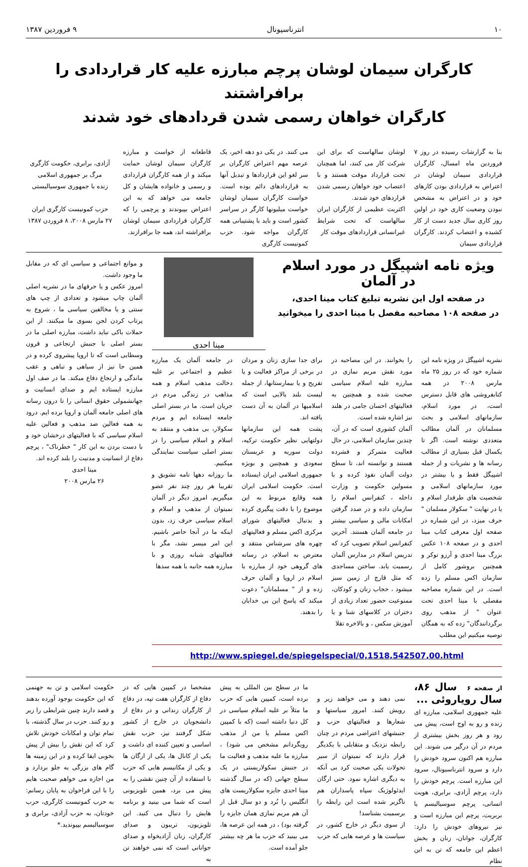۱۰ انترناسیونال ۹ فروردین ۱۳۸۷
کارگران سیمان لوشان پرچم مبارزه علیه کار قراردادی را برافراشتند
کارگران خواهان رسمی شدن قردادهای خود شدند
بنا به گزارشات رسیده در روز ۷ فروردین ماه امسال، کارگران قراردادی سیمان لوشان در اعتراض به قراردادی بودن کارهای خود و در اعتراض به مشخص نبودن وضعیت کاری خود در اولین روز کاری سال جدید دست از کار کشیده و اعتصاب کردند. کارگران قراردادی سیمان
لوشان سالهاست که برای این شرکت کار می کنند، اما همچنان تحت قرارداد موقت هستند و با اعتصاب خود خواهان رسمی شدن قراردهای خود شدند.
اکثریت عظیمی از کارگران ایران سالهاست که تحت شرایط غیرانسانی قراردادهای موقت کار
می کنند. در یکی دو دهه اخیر، یک عرصه مهم اعتراض کارگران بر سر لغو این قراردادها و تبدیل آنها به قراردادهای دائم بوده است. خواست کارگران سیمان لوشان خواست میلیونها کارگر در سراسر کشور است و باید با پشتیبانی همه کارگران مواجه شود. حزب کمونیست کارگری
قاطعانه از خواست و مبارزه کارگران سیمان لوشان حمایت میکند و از همه کارگران قراردادی و رسمی و خانواده هایشان و کل جامعه می خواهد که به این اعتراض بپیوندند و پرچمی را که کارگران قراردادی سیمان لوشان برافراشته اند، همه جا برافرازند.
آزادی، برابری، حکومت کارگری
مرگ بر جمهوری اسلامی
زنده با جمهوری سوسیالیستی
حزب کمونیست کارگری ایران
۲۷ مارس ۲۰۰۸، ۸ فروردن ۱۳۸۷
ویژه نامه اشپیگل در مورد اسلام در آلمان
در صفحه اول این نشریه تبلیغ کتاب مینا احدی،
در صفحه ۱۰۸ مصاحبه مفصل با مینا احدی را میخوانید
مینا احدی
نشریه اشپیگل در ویژه نامه این شماره خود که در روز ۲۵ ماه مارس ۲۰۰۸ در همه کتابفروشی های قابل دسترس است، در مورد اسلام، سازمانهای اسلامی و بحث مسلمانان در آلمان مطالب متعددی نوشته است. اگر تا یکسال قبل بسیاری از مطالب رسانه ها و نشریات و از جمله اشپیگل فقط و یا بیشتر در مورد سازمانهای اسلامی و شخصیت های طرفدار اسلام و یا در نهایت " سکولار مسلمان " حرف میزد، در این شماره در صفحه اول معرفی کتاب مینا احدی و در صفحه ۱۰۸ عکس بزرگ مینا احدی و آرزو توکر و همچنین بروشور کامل از سازمان اکس مسلم را زده است. در این شماره مصاحبه مفصلی با مینا احدی تحت عنوان " از مذهب روی برگردانندگان" زده که به همگان توصیه میکنیم این مطلب
را بخوانند. در این مصاحبه در مورد نقش مریم نمازی در مبارزه علیه اسلام سیاسی صحبت شده و همچنین به فعالیتهای احسان جامی در هلند نیز اشاره شده است.
آلمان کشوری است که در آن، چندین سازمان اسلامی، در حال فعالیت متمرکز و فشرده هستند و توانسته اند، تا سطح دولت آلمان نفوذ کرده و با مسولین حکومت و وزارت داخله ، کنفرانس اسلام را سازمان داده و در صدد گرفتن امکانات مالی و سیاسی بیشتر در جامعه آلمان هستند. آخرین کنفرانس اسلام تصویب کرد که تدریس اسلام در مدارس آلمان رسمیت یابد. ساختن مساجدی که مثل قارچ از زمین سبز میشود ، حجاب زنان و کودکان، ممنوعیت حضور تعداد زیادی از دختران در کلاسهای شنا و یا آموزش سکس ، و بالاخره تقلا
برای جدا سازی زنان و مردان در برخی از مراکز فعالیت و یا تفریح و یا بیمارستانها، از جمله لیست بلند بالایی است که اسلامیها در آلمان به آن دست یافته اند.
پشت همه این سازمانها دولتهایی نظیر حکومت ترکیه، دولت سوریه و عربستان سعودی و همچنین و بویژه جمهوری اسلامی ایران ایستاده است. حکومت اسلامی ایران همه وقایع مربوط به این موضوع را با دقت پیگیری کرده و بدنبال فعالیتهای شورای مرکزی اکس مسلم و فعالیتهای چهره های سرشناس منتقد و معترض به اسلام، در رسانه های گروهی خود از مبارزه با اسلام در اروپا و آلمان حرف زده و از " مسلمانان" دعوت میکند که پاسخ این بی خدایان را بدهند.
در جامعه آلمان یک مبارزه عظیم و اجتماعی بر علیه دخالت مذهب اسلام و همه مذاهب در زندگی مردم در جریان است. ما در بستر اصلی جامعه ایستاده ایم و مردم سکولار، بی مذهب و منتقد به اسلام و اسلام سیاسی را در بستر اصلی سیاست نمایندگی میکنیم.
ما روزانه دهها نامه تشویق و تقریبا هر روز چند نفر عضو میگیریم. امروز دیگر در آلمان نمیتوان از مذهب و اسلام و اسلام سیاسی حرف زد، بدون اینکه ما در آنجا حاضر باشیم. این امر میسر نشد، مگر با فعالیتهای شبانه روزی و با مبارزه همه جانبه با همه سدها
http://www.spiegel.de/spiegelspecial/0,1518,542507,00.html
و موانع اجتماعی و سیاسی ای که در مقابل ما وجود داشت.
امروز عکس و یا حرفهای ما در نشریه اصلی آلمان چاپ میشود و تعدادی از چپ های سنتی و یا مخالفین سیاسی ما ، شروع به پرتاب کردن لجن بسوی ما میکنند. از این حملات باکی نباید داشت، مبارزه اصلی ما در بستر اصلی با جنبش ارتجاعی و قرون وسطایی است که تا اروپا پیشروی کرده و در همین جا نیز از سیاهی و تباهی و عقب ماندگی و ارتجاع دفاع میکند. ما در صف اول مبارزه ایستاده ایم و صدای انسانیت و جهانشمولی حقوق انسانی را تا درون رسانه های اصلی جامعه آلمان و اروپا برده ایم. درود به همه فعالین ضد مذهب و فعالین علیه اسلام سیاسی که با فعالیتهای درخشان خود و با دست بردن به این کار " خطرناک" ، پرچم دفاع از انسانیت و مدنیت را بلند کرده اند.
مینا احدی
۲۶ مارس ۲۰۰۸
از صفحه ۶ سال ۸۶، سال رویاروئی ...
علیه جمهوری اسلامی، مبارزه ای زنده و رو به اوج است، پیش می رود و هر روز بخش بیشتری از مردم در آن درگیر می شوند. این مبارزه هم اکنون سرود خودش را دارد و سرود انترناسیونال، سرود این مبارزه است. پرچم خودش را دارد، پرچم آزادی، برابری، هویت انسانی، پرچم سوسیالیسم یا بربریت، پرچم این مبارزه است و نیز نیروهای خودش را دارد: کارگران، جوانان، زنان و بخش اعظم این جامعه که تن به این نظام
نمی دهند و می خواهند زیر و رویش کنند. امروز سیاستها و شعارها و فعالیتهای حزب و جنبشهای اعتراضی مردم در چنان رابطه نزدیک و متقابلی با یکدیگر قرار دارند که نمیتوان از سیر تحولات یکی صحبت کرد بی آنکه به دیگری اشاره نمود. حتی ارگان ایدئولوژیک سپاه پاسداران هم ناگزیر شده است این رابطه را برسمیت بشناسد!
از سوی دیگر در خارج کشور، در سیاست ها و عرصه هایی که حزب
ما در سطح بین المللی به پیش برده است، کمپین هایی که حزب ما مثلاً بر علیه اسلام سیاسی در کل دنیا داشته است (که با کمپین اکس مسلم یا من از مذهب رویگردانم مشخص می شود) ، مبارزه ما علیه مذهب و فعالیت ما در جنبش سکولاریستی در یک سطح جهانی (که در سال گذشته مینا احدی جایزه سکولاریست های انگلیس را بُرد و دو سال قبل از آن هم مریم نمازی همان جایزه را گرفته بود) ، در همه این عرصه ها، می بینید که حزب ما هر چه بیشتر جلو آمده است.
مشخصا در کمپین هایی که در دفاع از کارگران هفت تپه، در دفاع از کارگران زندانی و در دفاع از دانشجویان در خارج از کشور شکل گرفتند نیز، حزب نقش اساسی و تعیین کننده ای داشت و یکی از کانال ها، یکی از ارگان ها و یکی از مکانیسم هایی که حزب با استفاده از آن چنین نقشی را به پیش می برد، همین تلویزیونی است که شما می بینید و برنامه هایش را دنبال می کنید. این تلویزیون، تریبون و صدای کارگران، زنان آزادیخواه و صدای جوانانی است که نمی خواهند تن به
حکومت اسلامی و تن به جهنمی که این حکومت بوجود آورده بدهند و قصد دارند چنین شرایطی را زیر و رو کنند. حزب در سال گذشته، با تمام توان و امکانات خودش تلاش کرد که این نقش را بیش از پیش بخوبی ایفا کرده و در این زمینه ها گام های بزرگی به جلو بردارد و من اجازه می خواهم صحبت هایم را با این فراخوان به پایان رسانم: به حزب کمونیست کارگری، حزب خودتان، به حزب آزادی، برابری و سوسیالیسم بپیوندید.*